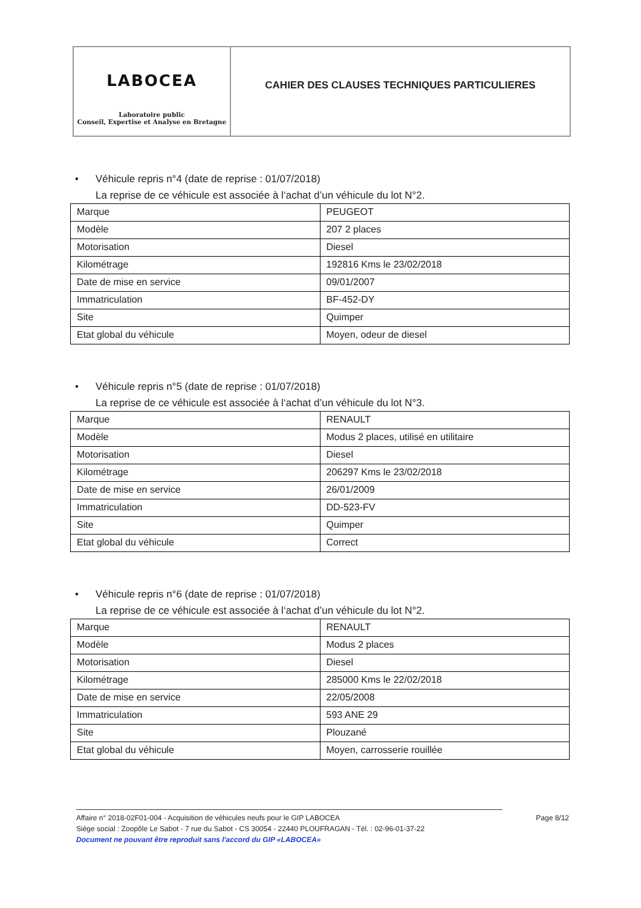LABOCEA
Laboratoire public
Conseil, Expertise et Analyse en Bretagne
CAHIER DES CLAUSES TECHNIQUES PARTICULIERES
• Véhicule repris n°4 (date de reprise : 01/07/2018)
La reprise de ce véhicule est associée à l‘achat d’un véhicule du lot N°2.
| Marque | PEUGEOT |
| Modèle | 207 2 places |
| Motorisation | Diesel |
| Kilométrage | 192816 Kms le 23/02/2018 |
| Date de mise en service | 09/01/2007 |
| Immatriculation | BF-452-DY |
| Site | Quimper |
| Etat global du véhicule | Moyen, odeur de diesel |
• Véhicule repris n°5 (date de reprise : 01/07/2018)
La reprise de ce véhicule est associée à l‘achat d’un véhicule du lot N°3.
| Marque | RENAULT |
| Modèle | Modus 2 places, utilisé en utilitaire |
| Motorisation | Diesel |
| Kilométrage | 206297 Kms le 23/02/2018 |
| Date de mise en service | 26/01/2009 |
| Immatriculation | DD-523-FV |
| Site | Quimper |
| Etat global du véhicule | Correct |
• Véhicule repris n°6 (date de reprise : 01/07/2018)
La reprise de ce véhicule est associée à l‘achat d’un véhicule du lot N°2.
| Marque | RENAULT |
| Modèle | Modus 2 places |
| Motorisation | Diesel |
| Kilométrage | 285000 Kms le 22/02/2018 |
| Date de mise en service | 22/05/2008 |
| Immatriculation | 593 ANE 29 |
| Site | Plouzané |
| Etat global du véhicule | Moyen, carrosserie rouillée |
Affaire n° 2018-02F01-004 - Acquisition de véhicules neufs pour le GIP LABOCEA Page 8/12
Siège social : Zoopôle Le Sabot - 7 rue du Sabot - CS 30054 - 22440 PLOUFRAGAN - Tél. : 02-96-01-37-22
Document ne pouvant être reproduit sans l'accord du GIP «LABOCEA»